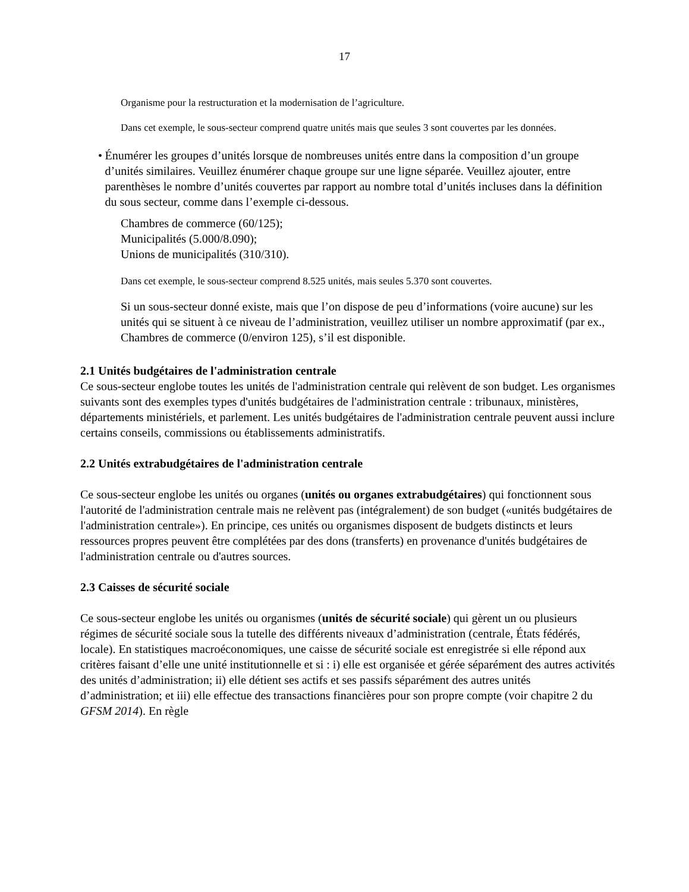17
Organisme pour la restructuration et la modernisation de l’agriculture.
Dans cet exemple, le sous-secteur comprend quatre unités mais que seules 3 sont couvertes par les données.
• Énumérer les groupes d’unités lorsque de nombreuses unités entre dans la composition d’un groupe d’unités similaires. Veuillez énumérer chaque groupe sur une ligne séparée. Veuillez ajouter, entre parenthèses le nombre d’unités couvertes par rapport au nombre total d’unités incluses dans la définition du sous secteur, comme dans l’exemple ci-dessous.
Chambres de commerce (60/125);
Municipalités (5.000/8.090);
Unions de municipalités (310/310).
Dans cet exemple, le sous-secteur comprend 8.525 unités, mais seules 5.370 sont couvertes.
Si un sous-secteur donné existe, mais que l’on dispose de peu d’informations (voire aucune) sur les unités qui se situent à ce niveau de l’administration, veuillez utiliser un nombre approximatif (par ex., Chambres de commerce (0/environ 125), s’il est disponible.
2.1 Unités budgétaires de l'administration centrale
Ce sous-secteur englobe toutes les unités de l'administration centrale qui relèvent de son budget. Les organismes suivants sont des exemples types d'unités budgétaires de l'administration centrale : tribunaux, ministères, départements ministériels, et parlement. Les unités budgétaires de l'administration centrale peuvent aussi inclure certains conseils, commissions ou établissements administratifs.
2.2 Unités extrabudgétaires de l'administration centrale
Ce sous-secteur englobe les unités ou organes (unités ou organes extrabudgétaires) qui fonctionnent sous l'autorité de l'administration centrale mais ne relèvent pas (intégralement) de son budget («unités budgétaires de l'administration centrale»). En principe, ces unités ou organismes disposent de budgets distincts et leurs ressources propres peuvent être complétées par des dons (transferts) en provenance d'unités budgétaires de l'administration centrale ou d'autres sources.
2.3 Caisses de sécurité sociale
Ce sous-secteur englobe les unités ou organismes (unités de sécurité sociale) qui gèrent un ou plusieurs régimes de sécurité sociale sous la tutelle des différents niveaux d’administration (centrale, États fédérés, locale). En statistiques macroéconomiques, une caisse de sécurité sociale est enregistrée si elle répond aux critères faisant d’elle une unité institutionnelle et si : i) elle est organisée et gérée séparément des autres activités des unités d’administration; ii) elle détient ses actifs et ses passifs séparément des autres unités d’administration; et iii) elle effectue des transactions financières pour son propre compte (voir chapitre 2 du GFSM 2014). En règle